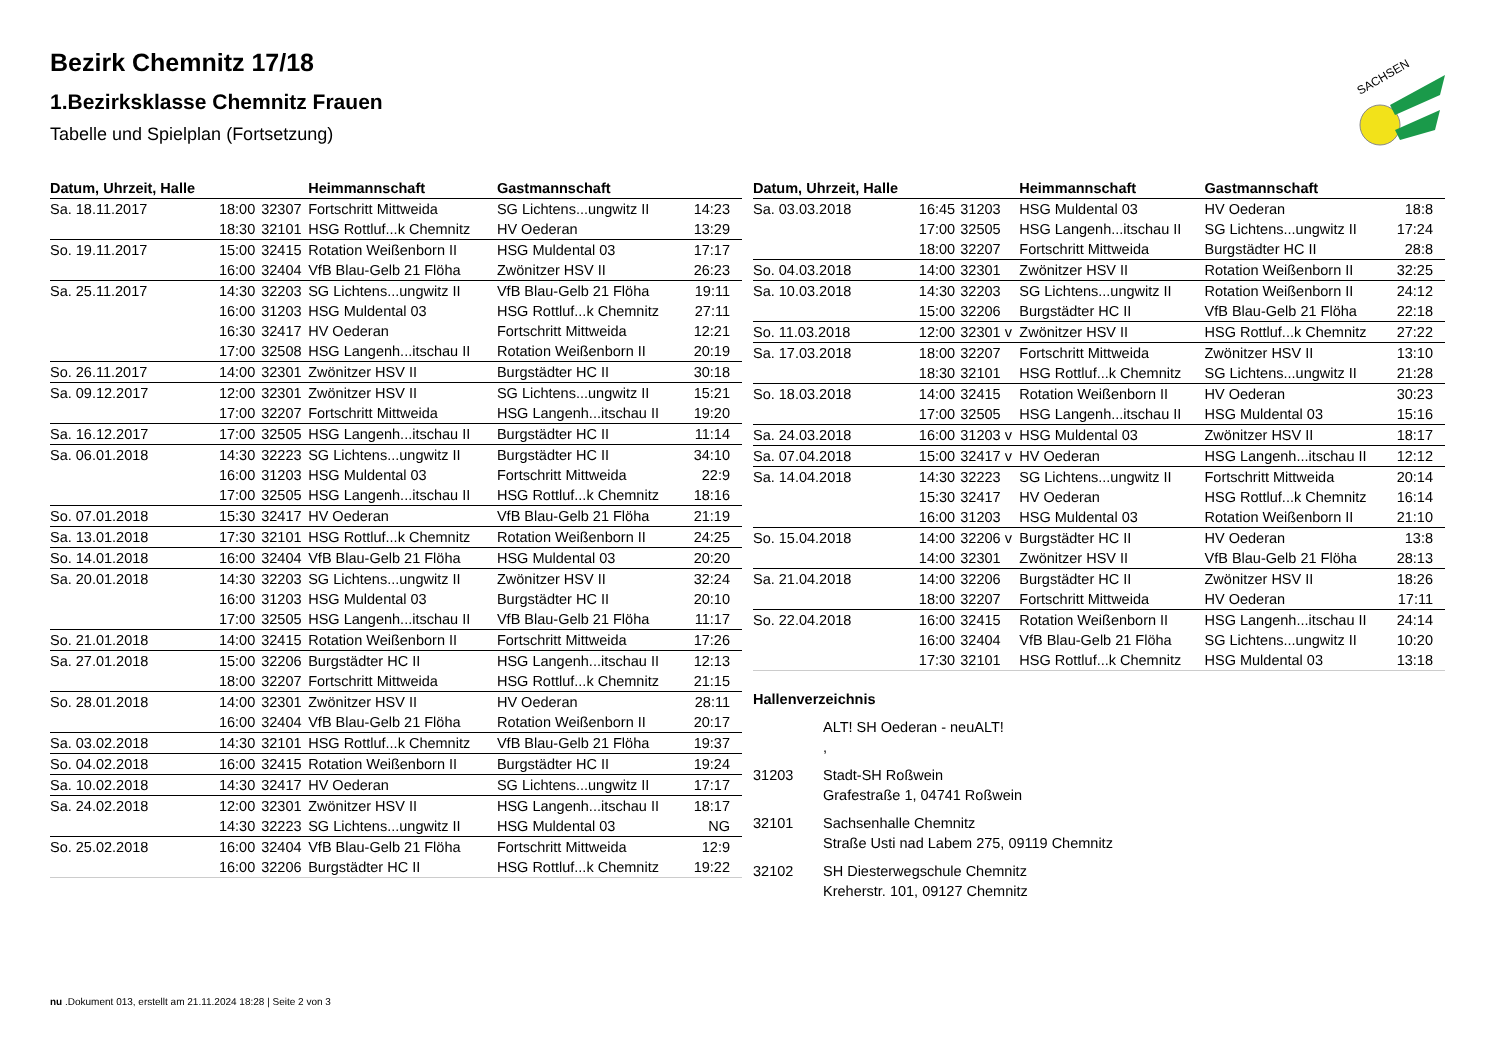Bezirk Chemnitz 17/18
1.Bezirksklasse Chemnitz Frauen
Tabelle und Spielplan (Fortsetzung)
SACHSEN
| Datum, Uhrzeit, Halle | | | Heimmannschaft | Gastmannschaft | |
| --- | --- | --- | --- | --- | --- |
| Sa. 18.11.2017 | 18:00 | 32307 | Fortschritt Mittweida | SG Lichtens...ungwitz II | 14:23 |
| | 18:30 | 32101 | HSG Rottluf...k Chemnitz | HV Oederan | 13:29 |
| So. 19.11.2017 | 15:00 | 32415 | Rotation Weißenborn II | HSG Muldental 03 | 17:17 |
| | 16:00 | 32404 | VfB Blau-Gelb 21 Flöha | Zwönitzer HSV II | 26:23 |
| Sa. 25.11.2017 | 14:30 | 32203 | SG Lichtens...ungwitz II | VfB Blau-Gelb 21 Flöha | 19:11 |
| | 16:00 | 31203 | HSG Muldental 03 | HSG Rottluf...k Chemnitz | 27:11 |
| | 16:30 | 32417 | HV Oederan | Fortschritt Mittweida | 12:21 |
| | 17:00 | 32508 | HSG Langenh...itschau II | Rotation Weißenborn II | 20:19 |
| So. 26.11.2017 | 14:00 | 32301 | Zwönitzer HSV II | Burgstädter HC II | 30:18 |
| Sa. 09.12.2017 | 12:00 | 32301 | Zwönitzer HSV II | SG Lichtens...ungwitz II | 15:21 |
| | 17:00 | 32207 | Fortschritt Mittweida | HSG Langenh...itschau II | 19:20 |
| Sa. 16.12.2017 | 17:00 | 32505 | HSG Langenh...itschau II | Burgstädter HC II | 11:14 |
| Sa. 06.01.2018 | 14:30 | 32223 | SG Lichtens...ungwitz II | Burgstädter HC II | 34:10 |
| | 16:00 | 31203 | HSG Muldental 03 | Fortschritt Mittweida | 22:9 |
| | 17:00 | 32505 | HSG Langenh...itschau II | HSG Rottluf...k Chemnitz | 18:16 |
| So. 07.01.2018 | 15:30 | 32417 | HV Oederan | VfB Blau-Gelb 21 Flöha | 21:19 |
| Sa. 13.01.2018 | 17:30 | 32101 | HSG Rottluf...k Chemnitz | Rotation Weißenborn II | 24:25 |
| So. 14.01.2018 | 16:00 | 32404 | VfB Blau-Gelb 21 Flöha | HSG Muldental 03 | 20:20 |
| Sa. 20.01.2018 | 14:30 | 32203 | SG Lichtens...ungwitz II | Zwönitzer HSV II | 32:24 |
| | 16:00 | 31203 | HSG Muldental 03 | Burgstädter HC II | 20:10 |
| | 17:00 | 32505 | HSG Langenh...itschau II | VfB Blau-Gelb 21 Flöha | 11:17 |
| So. 21.01.2018 | 14:00 | 32415 | Rotation Weißenborn II | Fortschritt Mittweida | 17:26 |
| Sa. 27.01.2018 | 15:00 | 32206 | Burgstädter HC II | HSG Langenh...itschau II | 12:13 |
| | 18:00 | 32207 | Fortschritt Mittweida | HSG Rottluf...k Chemnitz | 21:15 |
| So. 28.01.2018 | 14:00 | 32301 | Zwönitzer HSV II | HV Oederan | 28:11 |
| | 16:00 | 32404 | VfB Blau-Gelb 21 Flöha | Rotation Weißenborn II | 20:17 |
| Sa. 03.02.2018 | 14:30 | 32101 | HSG Rottluf...k Chemnitz | VfB Blau-Gelb 21 Flöha | 19:37 |
| So. 04.02.2018 | 16:00 | 32415 | Rotation Weißenborn II | Burgstädter HC II | 19:24 |
| Sa. 10.02.2018 | 14:30 | 32417 | HV Oederan | SG Lichtens...ungwitz II | 17:17 |
| Sa. 24.02.2018 | 12:00 | 32301 | Zwönitzer HSV II | HSG Langenh...itschau II | 18:17 |
| | 14:30 | 32223 | SG Lichtens...ungwitz II | HSG Muldental 03 | NG |
| So. 25.02.2018 | 16:00 | 32404 | VfB Blau-Gelb 21 Flöha | Fortschritt Mittweida | 12:9 |
| | 16:00 | 32206 | Burgstädter HC II | HSG Rottluf...k Chemnitz | 19:22 |
| Datum, Uhrzeit, Halle | | | Heimmannschaft | Gastmannschaft | |
| --- | --- | --- | --- | --- | --- |
| Sa. 03.03.2018 | 16:45 | 31203 | HSG Muldental 03 | HV Oederan | 18:8 |
| | 17:00 | 32505 | HSG Langenh...itschau II | SG Lichtens...ungwitz II | 17:24 |
| | 18:00 | 32207 | Fortschritt Mittweida | Burgstädter HC II | 28:8 |
| So. 04.03.2018 | 14:00 | 32301 | Zwönitzer HSV II | Rotation Weißenborn II | 32:25 |
| Sa. 10.03.2018 | 14:30 | 32203 | SG Lichtens...ungwitz II | Rotation Weißenborn II | 24:12 |
| | 15:00 | 32206 | Burgstädter HC II | VfB Blau-Gelb 21 Flöha | 22:18 |
| So. 11.03.2018 | 12:00 | 32301 v | Zwönitzer HSV II | HSG Rottluf...k Chemnitz | 27:22 |
| Sa. 17.03.2018 | 18:00 | 32207 | Fortschritt Mittweida | Zwönitzer HSV II | 13:10 |
| | 18:30 | 32101 | HSG Rottluf...k Chemnitz | SG Lichtens...ungwitz II | 21:28 |
| So. 18.03.2018 | 14:00 | 32415 | Rotation Weißenborn II | HV Oederan | 30:23 |
| | 17:00 | 32505 | HSG Langenh...itschau II | HSG Muldental 03 | 15:16 |
| Sa. 24.03.2018 | 16:00 | 31203 v | HSG Muldental 03 | Zwönitzer HSV II | 18:17 |
| Sa. 07.04.2018 | 15:00 | 32417 v | HV Oederan | HSG Langenh...itschau II | 12:12 |
| Sa. 14.04.2018 | 14:30 | 32223 | SG Lichtens...ungwitz II | Fortschritt Mittweida | 20:14 |
| | 15:30 | 32417 | HV Oederan | HSG Rottluf...k Chemnitz | 16:14 |
| | 16:00 | 31203 | HSG Muldental 03 | Rotation Weißenborn II | 21:10 |
| So. 15.04.2018 | 14:00 | 32206 v | Burgstädter HC II | HV Oederan | 13:8 |
| | 14:00 | 32301 | Zwönitzer HSV II | VfB Blau-Gelb 21 Flöha | 28:13 |
| Sa. 21.04.2018 | 14:00 | 32206 | Burgstädter HC II | Zwönitzer HSV II | 18:26 |
| | 18:00 | 32207 | Fortschritt Mittweida | HV Oederan | 17:11 |
| So. 22.04.2018 | 16:00 | 32415 | Rotation Weißenborn II | HSG Langenh...itschau II | 24:14 |
| | 16:00 | 32404 | VfB Blau-Gelb 21 Flöha | SG Lichtens...ungwitz II | 10:20 |
| | 17:30 | 32101 | HSG Rottluf...k Chemnitz | HSG Muldental 03 | 13:18 |
Hallenverzeichnis
ALT! SH Oederan - neuALT!
,
31203 Stadt-SH Roßwein
Grafestraße 1, 04741 Roßwein
32101 Sachsenhalle Chemnitz
Straße Usti nad Labem 275, 09119 Chemnitz
32102 SH Diesterwegschule Chemnitz
Kreherstr. 101, 09127 Chemnitz
nu .Dokument 013, erstellt am 21.11.2024 18:28 | Seite 2 von 3